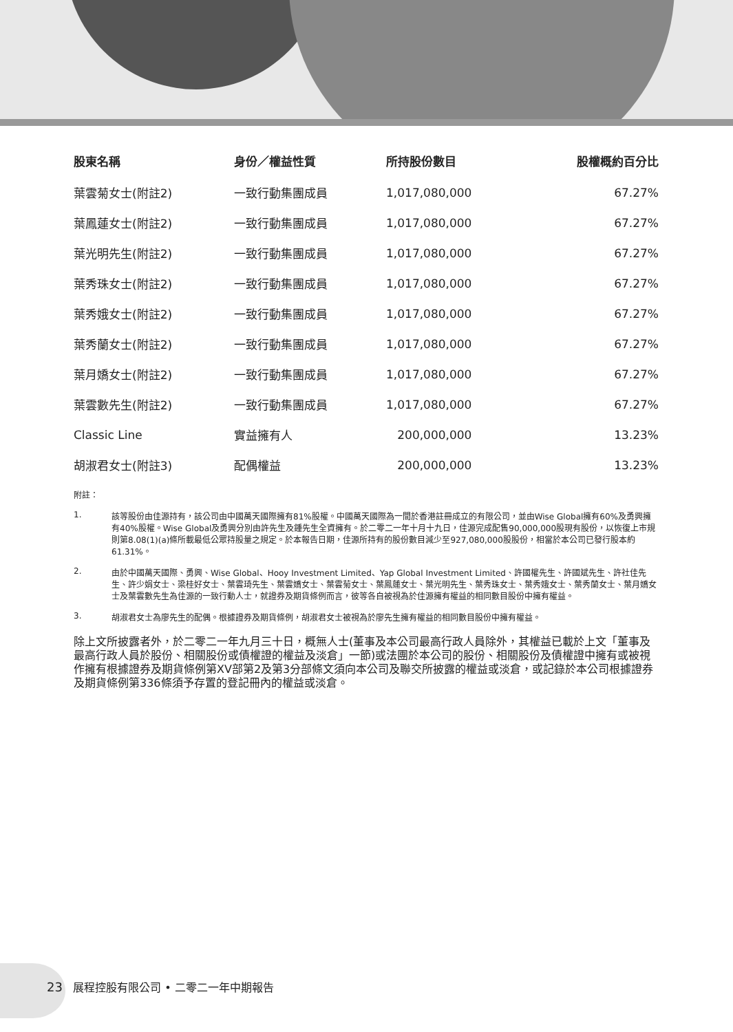| 股東名稱 | 身份／權益性質 | 所持股份數目 | 股權概約百分比 |
| --- | --- | --- | --- |
| 葉雲菊女士(附註2) | 一致行動集團成員 | 1,017,080,000 | 67.27% |
| 葉鳳蓮女士(附註2) | 一致行動集團成員 | 1,017,080,000 | 67.27% |
| 葉光明先生(附註2) | 一致行動集團成員 | 1,017,080,000 | 67.27% |
| 葉秀珠女士(附註2) | 一致行動集團成員 | 1,017,080,000 | 67.27% |
| 葉秀娥女士(附註2) | 一致行動集團成員 | 1,017,080,000 | 67.27% |
| 葉秀蘭女士(附註2) | 一致行動集團成員 | 1,017,080,000 | 67.27% |
| 葉月嬌女士(附註2) | 一致行動集團成員 | 1,017,080,000 | 67.27% |
| 葉雲數先生(附註2) | 一致行動集團成員 | 1,017,080,000 | 67.27% |
| Classic Line | 實益擁有人 | 200,000,000 | 13.23% |
| 胡淑君女士(附註3) | 配偶權益 | 200,000,000 | 13.23% |
附註：
1. 該等股份由佳源持有，該公司由中國萬天國際擁有81%股權。中國萬天國際為一間於香港註冊成立的有限公司，並由Wise Global擁有60%及勇興擁有40%股權。Wise Global及勇興分別由許先生及鍾先生全資擁有。於二零二一年十月十九日，佳源完成配售90,000,000股現有股份，以恢復上市規則第8.08(1)(a)條所載最低公眾持股量之規定。於本報告日期，佳源所持有的股份數目減少至927,080,000股股份，相當於本公司已發行股本約61.31%。
2. 由於中國萬天國際、勇興、Wise Global、Hooy Investment Limited、Yap Global Investment Limited、許國權先生、許國斌先生、許社佳先生、許少娟女士、梁桂好女士、葉雲琦先生、葉雲嬌女士、葉雲菊女士、葉鳳蓮女士、葉光明先生、葉秀珠女士、葉秀娥女士、葉秀蘭女士、葉月嬌女士及葉雲數先生為佳源的一致行動人士，就證券及期貨條例而言，彼等各自被視為於佳源擁有權益的相同數目股份中擁有權益。
3. 胡淑君女士為廖先生的配偶。根據證券及期貨條例，胡淑君女士被視為於廖先生擁有權益的相同數目股份中擁有權益。
除上文所披露者外，於二零二一年九月三十日，概無人士(董事及本公司最高行政人員除外，其權益已載於上文「董事及最高行政人員於股份、相關股份或債權證的權益及淡倉」一節)或法團於本公司的股份、相關股份及債權證中擁有或被視作擁有根據證券及期貨條例第XV部第2及第3分部條文須向本公司及聯交所披露的權益或淡倉，或記錄於本公司根據證券及期貨條例第336條須予存置的登記冊內的權益或淡倉。
23 展程控股有限公司 • 二零二一年中期報告